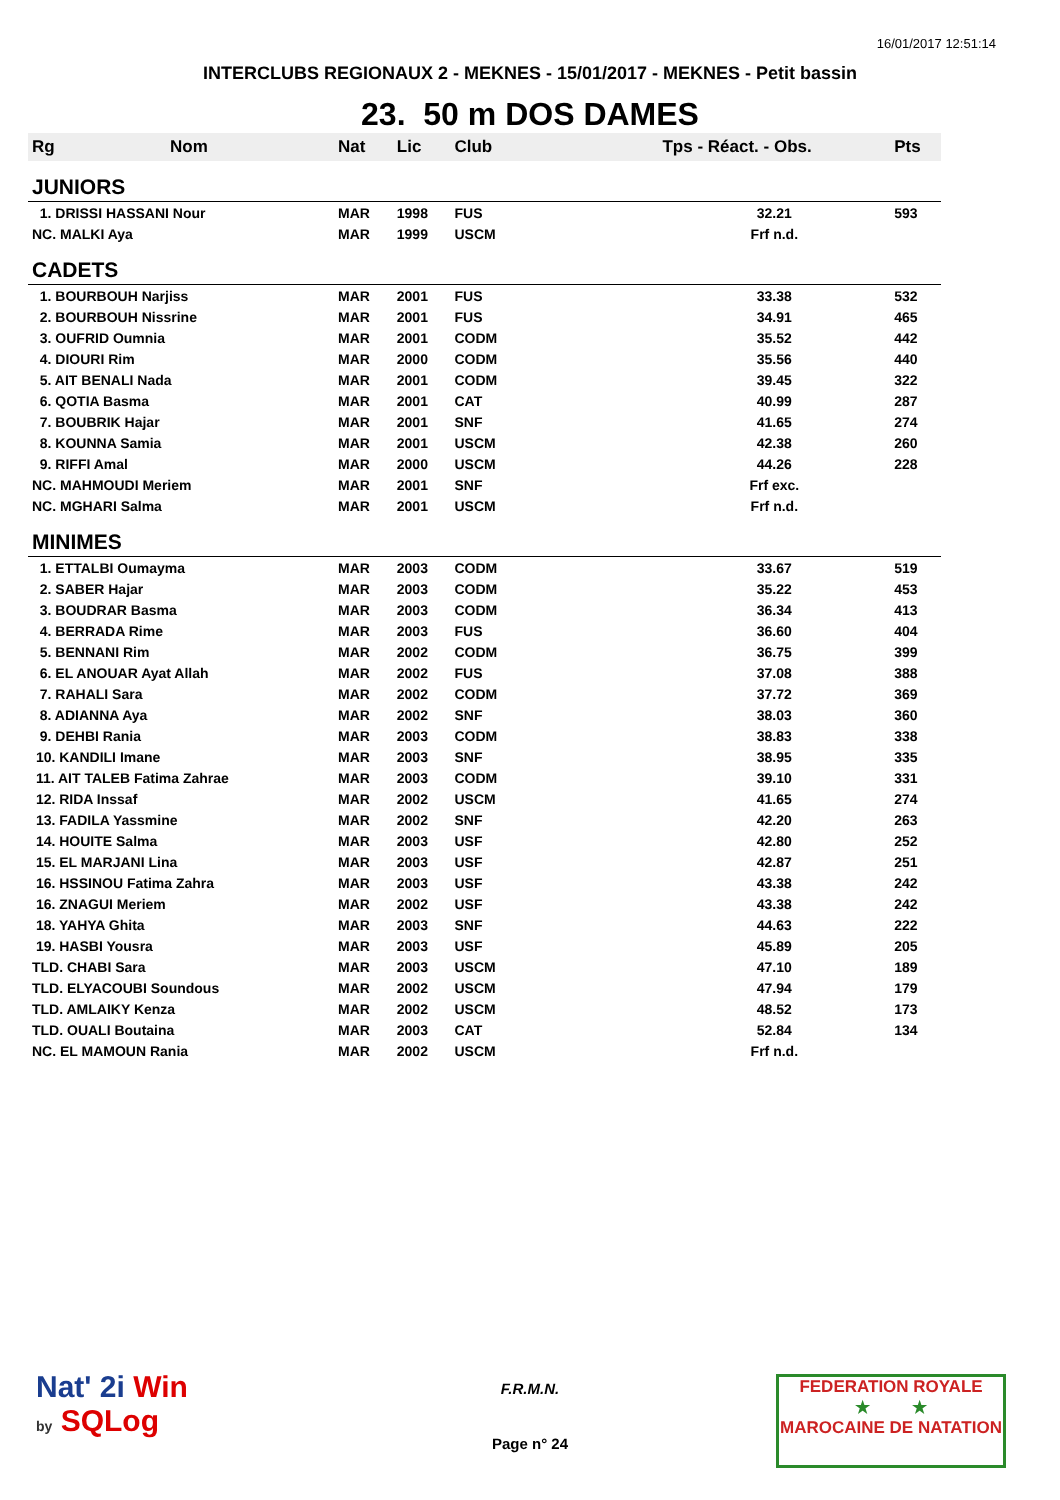16/01/2017 12:51:14
INTERCLUBS REGIONAUX 2 - MEKNES - 15/01/2017 - MEKNES - Petit bassin
23. 50 m DOS DAMES
| Rg | Nom | Nat | Lic | Club | Tps - Réact. - Obs. | Pts |
| --- | --- | --- | --- | --- | --- | --- |
| JUNIORS | | | | | | |
| 1. DRISSI HASSANI Nour | | MAR | 1998 | FUS | 32.21 | 593 |
| NC. MALKI Aya | | MAR | 1999 | USCM | Frf n.d. | |
| CADETS | | | | | | |
| 1. BOURBOUH Narjiss | | MAR | 2001 | FUS | 33.38 | 532 |
| 2. BOURBOUH Nissrine | | MAR | 2001 | FUS | 34.91 | 465 |
| 3. OUFRID Oumnia | | MAR | 2001 | CODM | 35.52 | 442 |
| 4. DIOURI Rim | | MAR | 2000 | CODM | 35.56 | 440 |
| 5. AIT BENALI Nada | | MAR | 2001 | CODM | 39.45 | 322 |
| 6. QOTIA Basma | | MAR | 2001 | CAT | 40.99 | 287 |
| 7. BOUBRIK Hajar | | MAR | 2001 | SNF | 41.65 | 274 |
| 8. KOUNNA Samia | | MAR | 2001 | USCM | 42.38 | 260 |
| 9. RIFFI Amal | | MAR | 2000 | USCM | 44.26 | 228 |
| NC. MAHMOUDI Meriem | | MAR | 2001 | SNF | Frf exc. | |
| NC. MGHARI Salma | | MAR | 2001 | USCM | Frf n.d. | |
| MINIMES | | | | | | |
| 1. ETTALBI Oumayma | | MAR | 2003 | CODM | 33.67 | 519 |
| 2. SABER Hajar | | MAR | 2003 | CODM | 35.22 | 453 |
| 3. BOUDRAR Basma | | MAR | 2003 | CODM | 36.34 | 413 |
| 4. BERRADA Rime | | MAR | 2003 | FUS | 36.60 | 404 |
| 5. BENNANI Rim | | MAR | 2002 | CODM | 36.75 | 399 |
| 6. EL ANOUAR Ayat Allah | | MAR | 2002 | FUS | 37.08 | 388 |
| 7. RAHALI Sara | | MAR | 2002 | CODM | 37.72 | 369 |
| 8. ADIANNA Aya | | MAR | 2002 | SNF | 38.03 | 360 |
| 9. DEHBI Rania | | MAR | 2003 | CODM | 38.83 | 338 |
| 10. KANDILI Imane | | MAR | 2003 | SNF | 38.95 | 335 |
| 11. AIT TALEB Fatima Zahrae | | MAR | 2003 | CODM | 39.10 | 331 |
| 12. RIDA Inssaf | | MAR | 2002 | USCM | 41.65 | 274 |
| 13. FADILA Yassmine | | MAR | 2002 | SNF | 42.20 | 263 |
| 14. HOUITE Salma | | MAR | 2003 | USF | 42.80 | 252 |
| 15. EL MARJANI Lina | | MAR | 2003 | USF | 42.87 | 251 |
| 16. HSSINOU Fatima Zahra | | MAR | 2003 | USF | 43.38 | 242 |
| 16. ZNAGUI Meriem | | MAR | 2002 | USF | 43.38 | 242 |
| 18. YAHYA Ghita | | MAR | 2003 | SNF | 44.63 | 222 |
| 19. HASBI Yousra | | MAR | 2003 | USF | 45.89 | 205 |
| TLD. CHABI Sara | | MAR | 2003 | USCM | 47.10 | 189 |
| TLD. ELYACOUBI Soundous | | MAR | 2002 | USCM | 47.94 | 179 |
| TLD. AMLAIKY Kenza | | MAR | 2002 | USCM | 48.52 | 173 |
| TLD. OUALI Boutaina | | MAR | 2003 | CAT | 52.84 | 134 |
| NC. EL MAMOUN Rania | | MAR | 2002 | USCM | Frf n.d. | |
Nat' 2i Win
by SQLog
F.R.M.N.
Page n° 24
FEDERATION ROYALE
★ ★
MAROCAINE DE NATATION